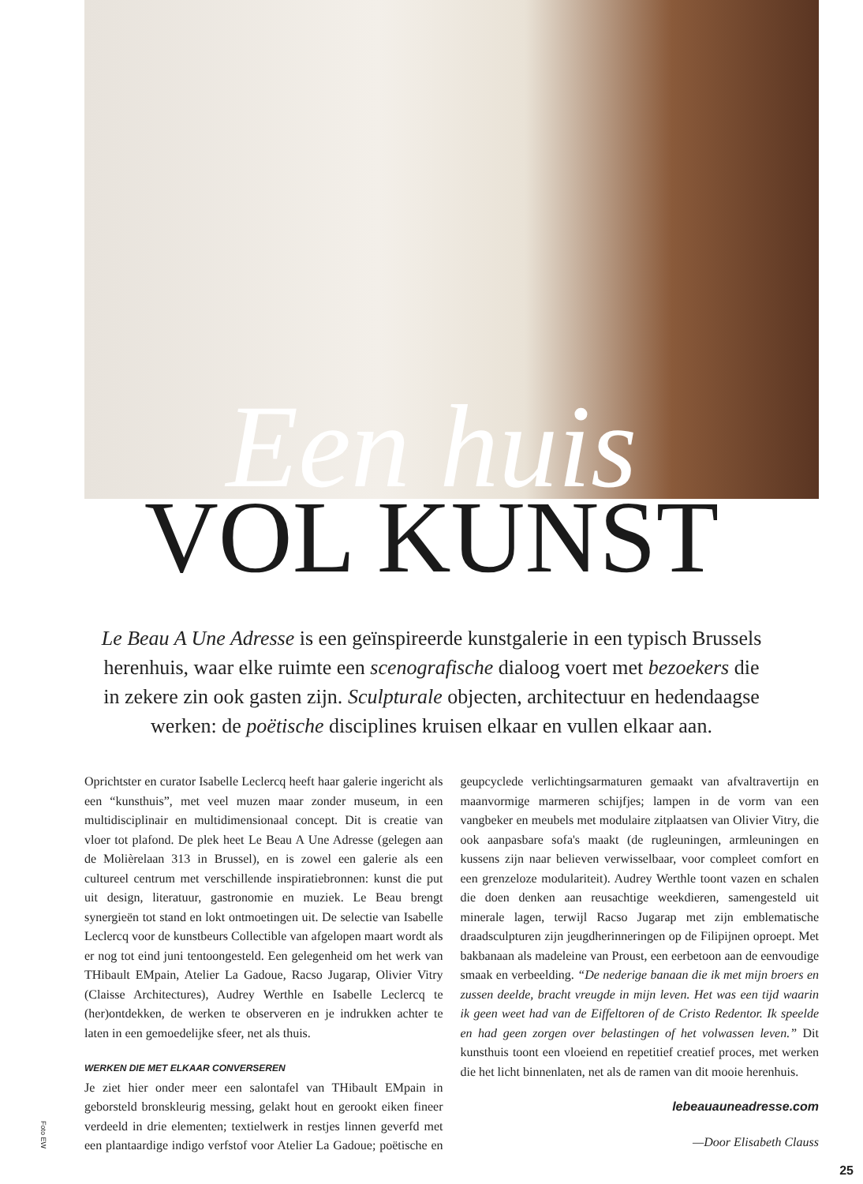Een huis
VOL KUNST
Le Beau A Une Adresse is een geïnspireerde kunstgalerie in een typisch Brussels herenhuis, waar elke ruimte een scenografische dialoog voert met bezoekers die in zekere zin ook gasten zijn. Sculpturale objecten, architectuur en hedendaagse werken: de poëtische disciplines kruisen elkaar en vullen elkaar aan.
Oprichtster en curator Isabelle Leclercq heeft haar galerie ingericht als een “kunsthuis”, met veel muzen maar zonder museum, in een multidisciplinair en multidimensionaal concept. Dit is creatie van vloer tot plafond. De plek heet Le Beau A Une Adresse (gelegen aan de Molièrelaan 313 in Brussel), en is zowel een galerie als een cultureel centrum met verschillende inspiratiebronnen: kunst die put uit design, literatuur, gastronomie en muziek. Le Beau brengt synergieën tot stand en lokt ontmoetingen uit. De selectie van Isabelle Leclercq voor de kunstbeurs Collectible van afgelopen maart wordt als er nog tot eind juni tentoongesteld. Een gelegenheid om het werk van THibault EMpain, Atelier La Gadoue, Racso Jugarap, Olivier Vitry (Claisse Architectures), Audrey Werthle en Isabelle Leclercq te (her)ontdekken, de werken te observeren en je indrukken achter te laten in een gemoedelijke sfeer, net als thuis.
WERKEN DIE MET ELKAAR CONVERSEREN
Je ziet hier onder meer een salontafel van THibault EMpain in geborsteld bronskleurig messing, gelakt hout en gerookt eiken fineer verdeeld in drie elementen; textielwerk in restjes linnen geverfd met een plantaardige indigo verfstof voor Atelier La Gadoue; poëtische en geupcyclede verlichtingsarmaturen gemaakt van afvaltravertijn en maanvormige marmeren schijfjes; lampen in de vorm van een vangbeker en meubels met modulaire zitplaatsen van Olivier Vitry, die ook aanpasbare sofa's maakt (de rugleuningen, armleuningen en kussens zijn naar believen verwisselbaar, voor compleet comfort en een grenzeloze modulariteit). Audrey Werthle toont vazen en schalen die doen denken aan reusachtige weekdieren, samengesteld uit minerale lagen, terwijl Racso Jugarap met zijn emblematische draadsculpturen zijn jeugdherinneringen op de Filipijnen oproept. Met bakbanaan als madeleine van Proust, een eerbetoon aan de eenvoudige smaak en verbeelding. “De nederige banaan die ik met mijn broers en zussen deelde, bracht vreugde in mijn leven. Het was een tijd waarin ik geen weet had van de Eiffeltoren of de Cristo Redentor. Ik speelde en had geen zorgen over belastingen of het volwassen leven.” Dit kunsthuis toont een vloeiend en repetitief creatief proces, met werken die het licht binnenlaten, net als de ramen van dit mooie herenhuis.
lebeauauneadresse.com
—Door Elisabeth Clauss
Foto EW
25